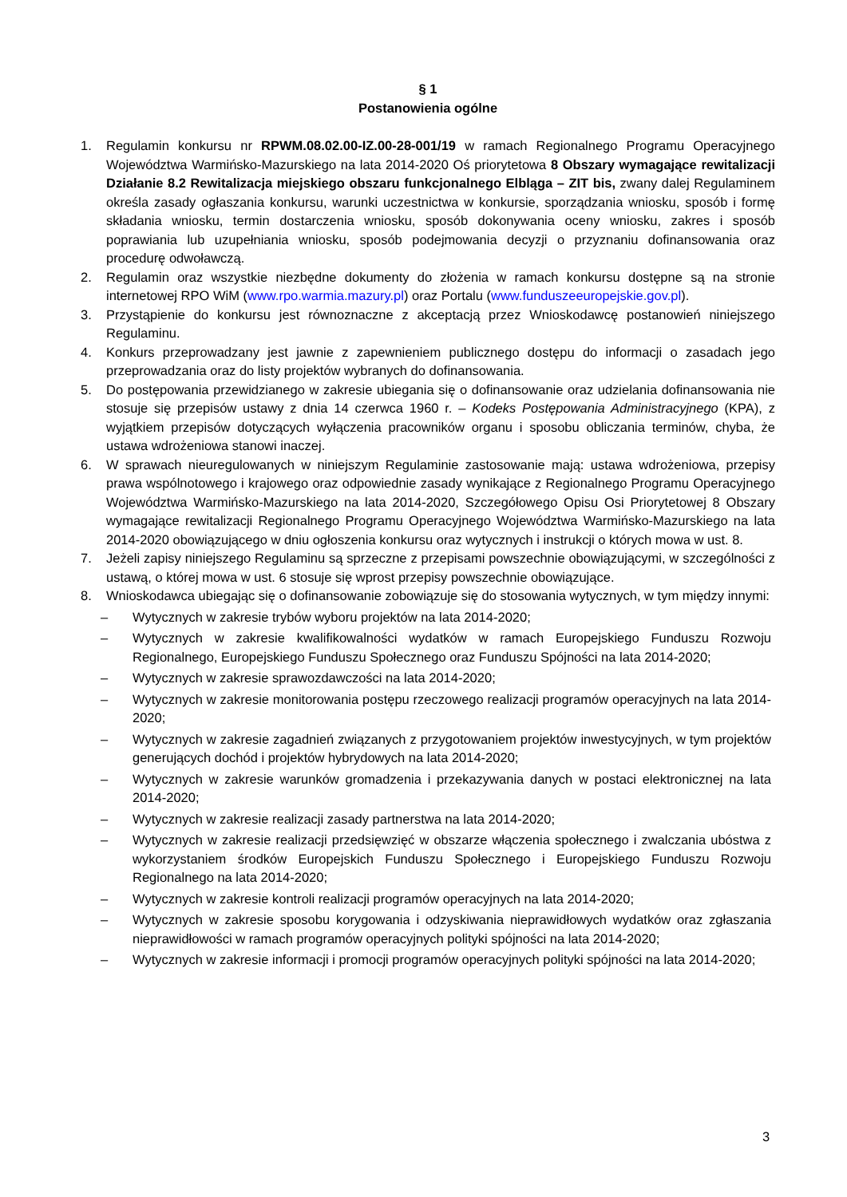§ 1
Postanowienia ogólne
1. Regulamin konkursu nr RPWM.08.02.00-IZ.00-28-001/19 w ramach Regionalnego Programu Operacyjnego Województwa Warmińsko-Mazurskiego na lata 2014-2020 Oś priorytetowa 8 Obszary wymagające rewitalizacji Działanie 8.2 Rewitalizacja miejskiego obszaru funkcjonalnego Elbląga – ZIT bis, zwany dalej Regulaminem określa zasady ogłaszania konkursu, warunki uczestnictwa w konkursie, sporządzania wniosku, sposób i formę składania wniosku, termin dostarczenia wniosku, sposób dokonywania oceny wniosku, zakres i sposób poprawiania lub uzupełniania wniosku, sposób podejmowania decyzji o przyznaniu dofinansowania oraz procedurę odwoławczą.
2. Regulamin oraz wszystkie niezbędne dokumenty do złożenia w ramach konkursu dostępne są na stronie internetowej RPO WiM (www.rpo.warmia.mazury.pl) oraz Portalu (www.funduszeeuropejskie.gov.pl).
3. Przystąpienie do konkursu jest równoznaczne z akceptacją przez Wnioskodawcę postanowień niniejszego Regulaminu.
4. Konkurs przeprowadzany jest jawnie z zapewnieniem publicznego dostępu do informacji o zasadach jego przeprowadzania oraz do listy projektów wybranych do dofinansowania.
5. Do postępowania przewidzianego w zakresie ubiegania się o dofinansowanie oraz udzielania dofinansowania nie stosuje się przepisów ustawy z dnia 14 czerwca 1960 r. – Kodeks Postępowania Administracyjnego (KPA), z wyjątkiem przepisów dotyczących wyłączenia pracowników organu i sposobu obliczania terminów, chyba, że ustawa wdrożeniowa stanowi inaczej.
6. W sprawach nieuregulowanych w niniejszym Regulaminie zastosowanie mają: ustawa wdrożeniowa, przepisy prawa wspólnotowego i krajowego oraz odpowiednie zasady wynikające z Regionalnego Programu Operacyjnego Województwa Warmińsko-Mazurskiego na lata 2014-2020, Szczegółowego Opisu Osi Priorytetowej 8 Obszary wymagające rewitalizacji Regionalnego Programu Operacyjnego Województwa Warmińsko-Mazurskiego na lata 2014-2020 obowiązującego w dniu ogłoszenia konkursu oraz wytycznych i instrukcji o których mowa w ust. 8.
7. Jeżeli zapisy niniejszego Regulaminu są sprzeczne z przepisami powszechnie obowiązującymi, w szczególności z ustawą, o której mowa w ust. 6 stosuje się wprost przepisy powszechnie obowiązujące.
8. Wnioskodawca ubiegając się o dofinansowanie zobowiązuje się do stosowania wytycznych, w tym między innymi:
– Wytycznych w zakresie trybów wyboru projektów na lata 2014-2020;
– Wytycznych w zakresie kwalifikowalności wydatków w ramach Europejskiego Funduszu Rozwoju Regionalnego, Europejskiego Funduszu Społecznego oraz Funduszu Spójności na lata 2014-2020;
– Wytycznych w zakresie sprawozdawczości na lata 2014-2020;
– Wytycznych w zakresie monitorowania postępu rzeczowego realizacji programów operacyjnych na lata 2014-2020;
– Wytycznych w zakresie zagadnień związanych z przygotowaniem projektów inwestycyjnych, w tym projektów generujących dochód i projektów hybrydowych na lata 2014-2020;
– Wytycznych w zakresie warunków gromadzenia i przekazywania danych w postaci elektronicznej na lata 2014-2020;
– Wytycznych w zakresie realizacji zasady partnerstwa na lata 2014-2020;
– Wytycznych w zakresie realizacji przedsięwzięć w obszarze włączenia społecznego i zwalczania ubóstwa z wykorzystaniem środków Europejskich Funduszu Społecznego i Europejskiego Funduszu Rozwoju Regionalnego na lata 2014-2020;
– Wytycznych w zakresie kontroli realizacji programów operacyjnych na lata 2014-2020;
– Wytycznych w zakresie sposobu korygowania i odzyskiwania nieprawidłowych wydatków oraz zgłaszania nieprawidłowości w ramach programów operacyjnych polityki spójności na lata 2014-2020;
– Wytycznych w zakresie informacji i promocji programów operacyjnych polityki spójności na lata 2014-2020;
3